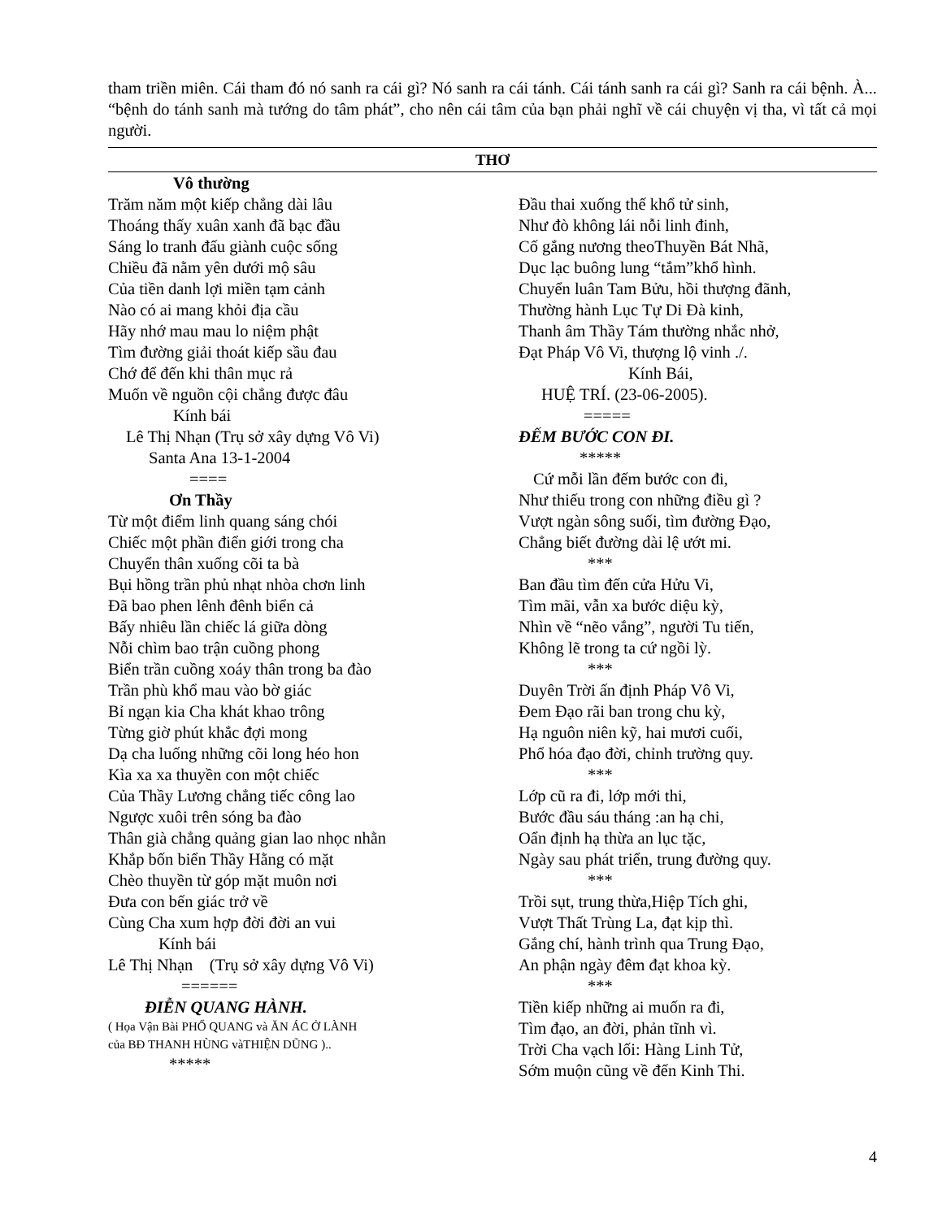tham triền miên. Cái tham đó nó sanh ra cái gì? Nó sanh ra cái tánh. Cái tánh sanh ra cái gì? Sanh ra cái bệnh. À... “bệnh do tánh sanh mà tướng do tâm phát”, cho nên cái tâm của bạn phải nghĩ về cái chuyện vị tha, vì tất cả mọi người.
THƠ
Vô thường
Trăm năm một kiếp chẳng dài lâu
Thoáng thấy xuân xanh đã bạc đầu
Sáng lo tranh đấu giành cuộc sống
Chiều đã nằm yên dưới mộ sâu
Của tiền danh lợi miền tạm cảnh
Nào có ai mang khỏi địa cầu
Hãy nhớ mau mau lo niệm phật
Tìm đường giải thoát kiếp sầu đau
Chớ để đến khi thân mục rả
Muốn về nguồn cội chẳng được đâu
Kính bái
Lê Thị Nhạn (Trụ sở xây dựng Vô Vi)
Santa Ana 13-1-2004
====
Ơn Thầy
Từ một điểm linh quang sáng chói
Chiếc một phần điển giới trong cha
Chuyển thân xuống cõi ta bà
Bụi hồng trần phủ nhạt nhòa chơn linh
Đã bao phen lênh đênh biển cả
Bấy nhiêu lần chiếc lá giữa dòng
Nỗi chìm bao trận cuồng phong
Biển trần cuồng xoáy thân trong ba đào
Trần phù khổ mau vào bờ giác
Bỉ ngạn kia Cha khát khao trông
Từng giờ phút khắc đợi mong
Dạ cha luống những cõi long héo hon
Kìa xa xa thuyền con một chiếc
Của Thầy Lương chẳng tiếc công lao
Ngược xuôi trên sóng ba đào
Thân già chẳng quảng gian lao nhọc nhằn
Khắp bốn biển Thầy Hằng có mặt
Chèo thuyền từ góp mặt muôn nơi
Đưa con bến giác trở về
Cùng Cha xum hợp đời đời an vui
Kính bái
Lê Thị Nhạn (Trụ sở xây dựng Vô Vi)
======
ĐIỄN QUANG HÀNH.
( Họa Vận Bài PHỔ QUANG và ĂN ÁC Ở LÀNH
của BĐ THANH HÙNG vàTHIỆN DŨNG )..
*****
Đầu thai xuống thế khổ tử sinh,
Như đò không lái nỗi linh đinh,
Cố gắng nương theoThuyền Bát Nhã,
Dục lạc buông lung “tắm”khổ hình.
Chuyển luân Tam Bửu, hồi thượng đãnh,
Thường hành Lục Tự Di Đà kinh,
Thanh âm Thầy Tám thường nhắc nhở,
Đạt Pháp Vô Vi, thượng lộ vinh ./.
Kính Bái,
HUỆ TRÍ. (23-06-2005).
=====
ĐẾM BƯỚC CON ĐI.
*****
Cứ mỗi lần đếm bước con đi,
Như thiếu trong con những điều gì ?
Vượt ngàn sông suối, tìm đường Đạo,
Chẳng biết đường dài lệ ướt mi.
***
Ban đầu tìm đến cửa Hửu Vi,
Tìm mãi, vẫn xa bước diệu kỳ,
Nhìn về “nẽo vắng”, người Tu tiến,
Không lẽ trong ta cứ ngồi lỳ.
***
Duyên Trời ấn định Pháp Vô Vi,
Đem Đạo rãi ban trong chu kỳ,
Hạ nguôn niên kỹ, hai mươi cuối,
Phổ hóa đạo đời, chỉnh trường quy.
***
Lớp cũ ra đi, lớp mới thi,
Bước đầu sáu tháng :an hạ chi,
Oẩn định hạ thừa an lục tặc,
Ngày sau phát triển, trung đường quy.
***
Trồi sụt, trung thừa,Hiệp Tích ghi,
Vượt Thất Trùng La, đạt kịp thì.
Gắng chí, hành trình qua Trung Đạo,
An phận ngày đêm đạt khoa kỳ.
***
Tiền kiếp những ai muốn ra đi,
Tìm đạo, an đời, phản tĩnh vì.
Trời Cha vạch lối: Hàng Linh Tử,
Sớm muộn cũng về đến Kinh Thi.
4